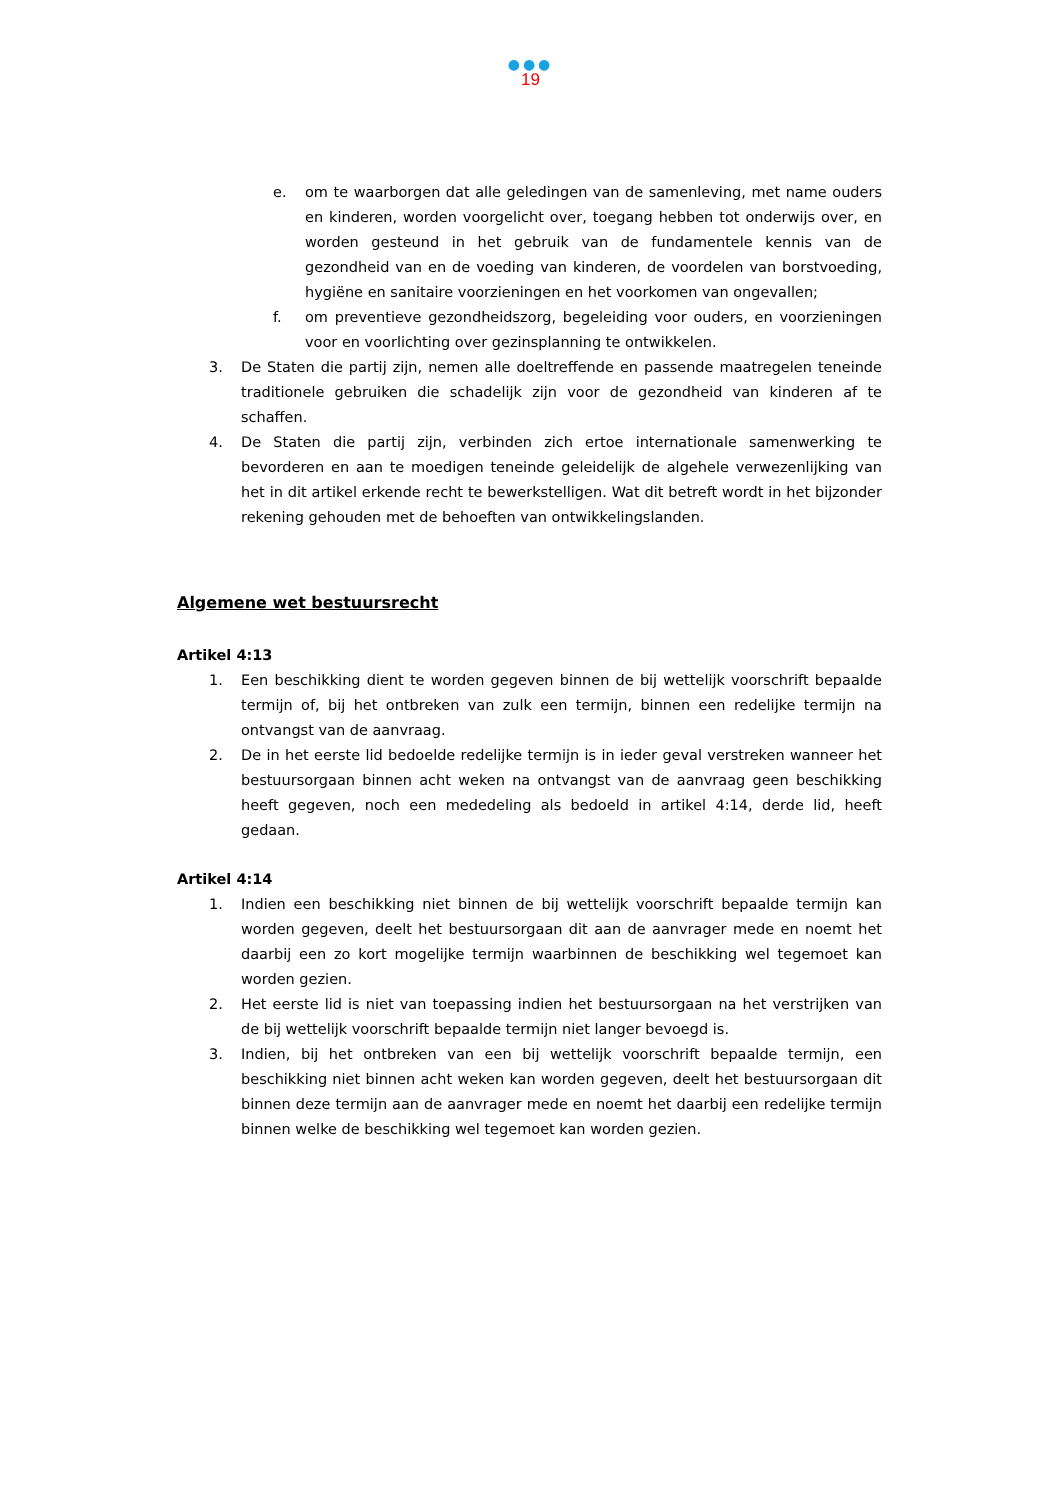●●●
19
e. om te waarborgen dat alle geledingen van de samenleving, met name ouders en kinderen, worden voorgelicht over, toegang hebben tot onderwijs over, en worden gesteund in het gebruik van de fundamentele kennis van de gezondheid van en de voeding van kinderen, de voordelen van borstvoeding, hygiëne en sanitaire voorzieningen en het voorkomen van ongevallen;
f. om preventieve gezondheidszorg, begeleiding voor ouders, en voorzieningen voor en voorlichting over gezinsplanning te ontwikkelen.
3. De Staten die partij zijn, nemen alle doeltreffende en passende maatregelen teneinde traditionele gebruiken die schadelijk zijn voor de gezondheid van kinderen af te schaffen.
4. De Staten die partij zijn, verbinden zich ertoe internationale samenwerking te bevorderen en aan te moedigen teneinde geleidelijk de algehele verwezenlijking van het in dit artikel erkende recht te bewerkstelligen. Wat dit betreft wordt in het bijzonder rekening gehouden met de behoeften van ontwikkelingslanden.
Algemene wet bestuursrecht
Artikel 4:13
1. Een beschikking dient te worden gegeven binnen de bij wettelijk voorschrift bepaalde termijn of, bij het ontbreken van zulk een termijn, binnen een redelijke termijn na ontvangst van de aanvraag.
2. De in het eerste lid bedoelde redelijke termijn is in ieder geval verstreken wanneer het bestuursorgaan binnen acht weken na ontvangst van de aanvraag geen beschikking heeft gegeven, noch een mededeling als bedoeld in artikel 4:14, derde lid, heeft gedaan.
Artikel 4:14
1. Indien een beschikking niet binnen de bij wettelijk voorschrift bepaalde termijn kan worden gegeven, deelt het bestuursorgaan dit aan de aanvrager mede en noemt het daarbij een zo kort mogelijke termijn waarbinnen de beschikking wel tegemoet kan worden gezien.
2. Het eerste lid is niet van toepassing indien het bestuursorgaan na het verstrijken van de bij wettelijk voorschrift bepaalde termijn niet langer bevoegd is.
3. Indien, bij het ontbreken van een bij wettelijk voorschrift bepaalde termijn, een beschikking niet binnen acht weken kan worden gegeven, deelt het bestuursorgaan dit binnen deze termijn aan de aanvrager mede en noemt het daarbij een redelijke termijn binnen welke de beschikking wel tegemoet kan worden gezien.